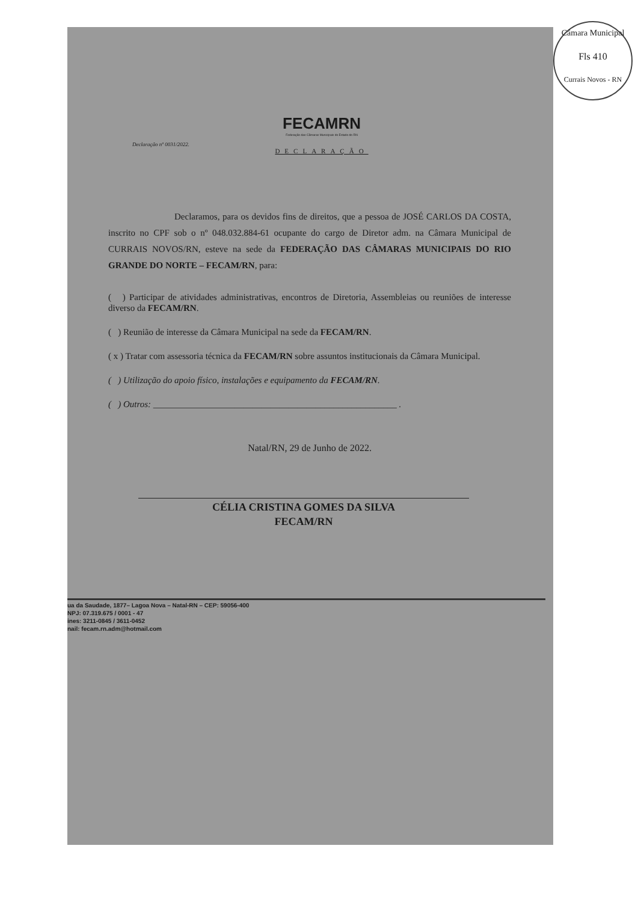Câmara Municipal
Fls 410
Currais Novos - RN
FECAMRN
Federação das Câmaras Municipais do Estado do RN
Declaração nº 0031/2022.
DECLARAÇÃO
Declaramos, para os devidos fins de direitos, que a pessoa de JOSÉ CARLOS DA COSTA, inscrito no CPF sob o nº 048.032.884-61 ocupante do cargo de Diretor adm. na Câmara Municipal de CURRAIS NOVOS/RN, esteve na sede da FEDERAÇÃO DAS CÂMARAS MUNICIPAIS DO RIO GRANDE DO NORTE – FECAM/RN, para:
( ) Participar de atividades administrativas, encontros de Diretoria, Assembleias ou reuniões de interesse diverso da FECAM/RN.
( ) Reunião de interesse da Câmara Municipal na sede da FECAM/RN.
( x ) Tratar com assessoria técnica da FECAM/RN sobre assuntos institucionais da Câmara Municipal.
( ) Utilização do apoio físico, instalações e equipamento da FECAM/RN.
( ) Outros: ______________________________________________________ .
Natal/RN, 29 de Junho de 2022.
CÉLIA CRISTINA GOMES DA SILVA
FECAM/RN
ua da Saudade, 1877– Lagoa Nova – Natal-RN – CEP: 59056-400
NPJ: 07.319.675 / 0001 - 47
ines: 3211-0845 / 3611-0452
nail: fecam.rn.adm@hotmail.com